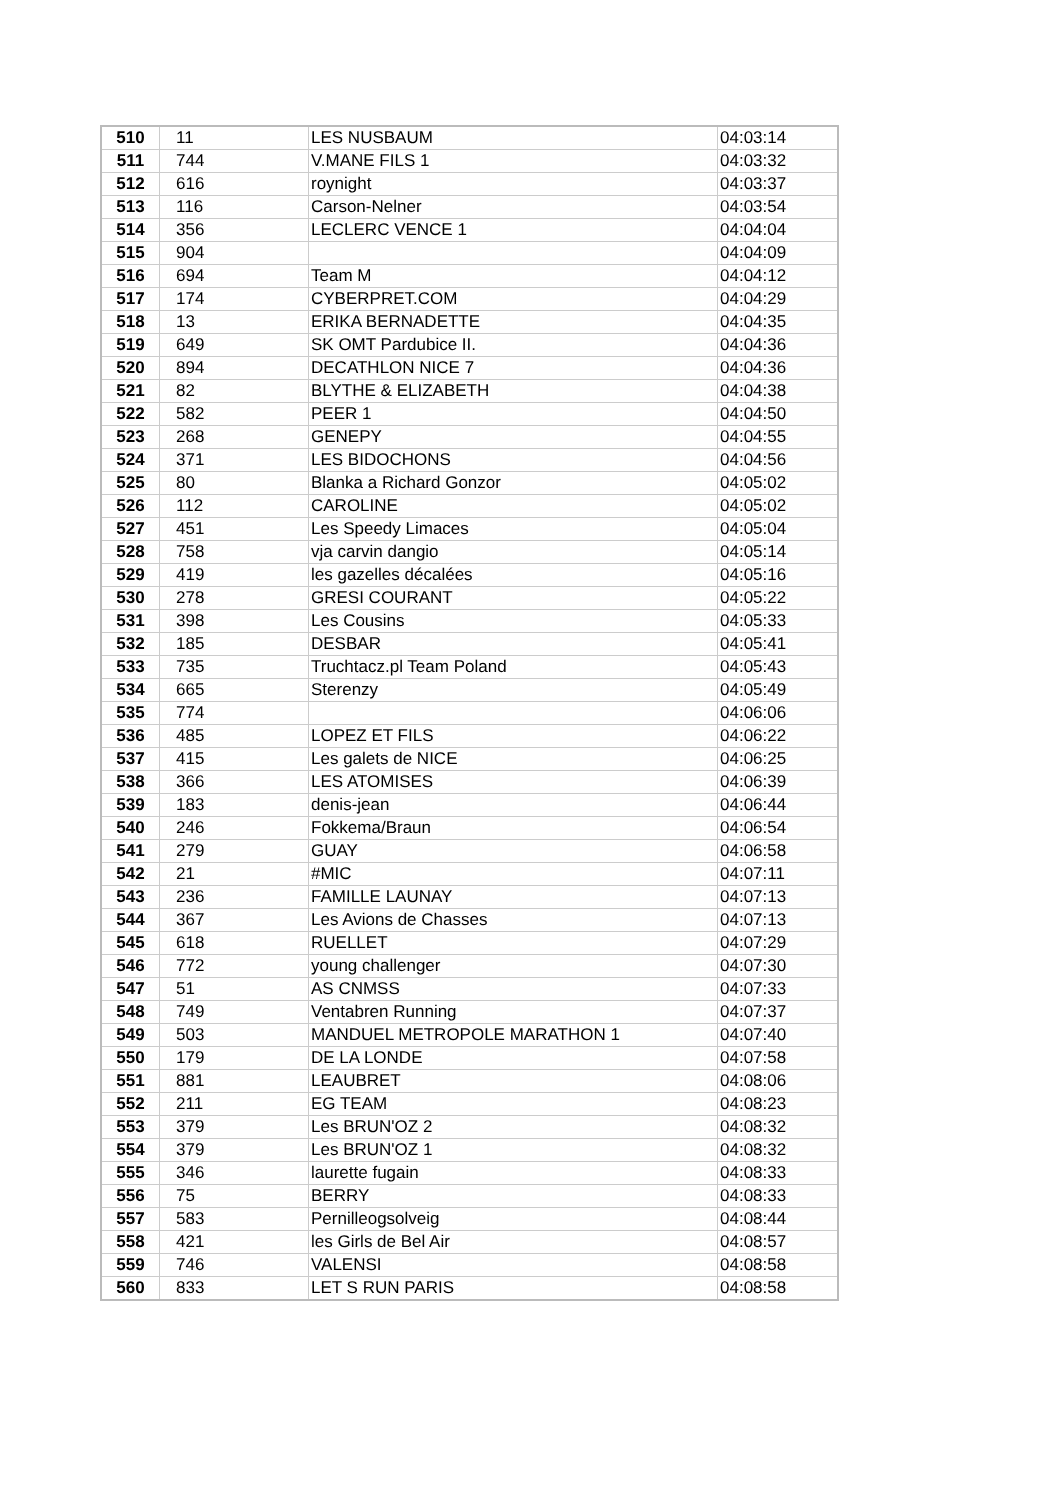| 510 | 11 | LES NUSBAUM | 04:03:14 |
| 511 | 744 | V.MANE FILS 1 | 04:03:32 |
| 512 | 616 | roynight | 04:03:37 |
| 513 | 116 | Carson-Nelner | 04:03:54 |
| 514 | 356 | LECLERC VENCE 1 | 04:04:04 |
| 515 | 904 | | 04:04:09 |
| 516 | 694 | Team M | 04:04:12 |
| 517 | 174 | CYBERPRET.COM | 04:04:29 |
| 518 | 13 | ERIKA BERNADETTE | 04:04:35 |
| 519 | 649 | SK OMT Pardubice II. | 04:04:36 |
| 520 | 894 | DECATHLON NICE 7 | 04:04:36 |
| 521 | 82 | BLYTHE & ELIZABETH | 04:04:38 |
| 522 | 582 | PEER 1 | 04:04:50 |
| 523 | 268 | GENEPY | 04:04:55 |
| 524 | 371 | LES BIDOCHONS | 04:04:56 |
| 525 | 80 | Blanka a Richard Gonzor | 04:05:02 |
| 526 | 112 | CAROLINE | 04:05:02 |
| 527 | 451 | Les Speedy Limaces | 04:05:04 |
| 528 | 758 | vja carvin dangio | 04:05:14 |
| 529 | 419 | les gazelles décalées | 04:05:16 |
| 530 | 278 | GRESI COURANT | 04:05:22 |
| 531 | 398 | Les Cousins | 04:05:33 |
| 532 | 185 | DESBAR | 04:05:41 |
| 533 | 735 | Truchtacz.pl Team Poland | 04:05:43 |
| 534 | 665 | Sterenzy | 04:05:49 |
| 535 | 774 | | 04:06:06 |
| 536 | 485 | LOPEZ ET FILS | 04:06:22 |
| 537 | 415 | Les galets de NICE | 04:06:25 |
| 538 | 366 | LES ATOMISES | 04:06:39 |
| 539 | 183 | denis-jean | 04:06:44 |
| 540 | 246 | Fokkema/Braun | 04:06:54 |
| 541 | 279 | GUAY | 04:06:58 |
| 542 | 21 | #MIC | 04:07:11 |
| 543 | 236 | FAMILLE LAUNAY | 04:07:13 |
| 544 | 367 | Les Avions de Chasses | 04:07:13 |
| 545 | 618 | RUELLET | 04:07:29 |
| 546 | 772 | young challenger | 04:07:30 |
| 547 | 51 | AS CNMSS | 04:07:33 |
| 548 | 749 | Ventabren Running | 04:07:37 |
| 549 | 503 | MANDUEL METROPOLE MARATHON 1 | 04:07:40 |
| 550 | 179 | DE LA LONDE | 04:07:58 |
| 551 | 881 | LEAUBRET | 04:08:06 |
| 552 | 211 | EG TEAM | 04:08:23 |
| 553 | 379 | Les BRUN'OZ 2 | 04:08:32 |
| 554 | 379 | Les BRUN'OZ 1 | 04:08:32 |
| 555 | 346 | laurette fugain | 04:08:33 |
| 556 | 75 | BERRY | 04:08:33 |
| 557 | 583 | Pernilleogsolveig | 04:08:44 |
| 558 | 421 | les Girls de Bel Air | 04:08:57 |
| 559 | 746 | VALENSI | 04:08:58 |
| 560 | 833 | LET S RUN PARIS | 04:08:58 |